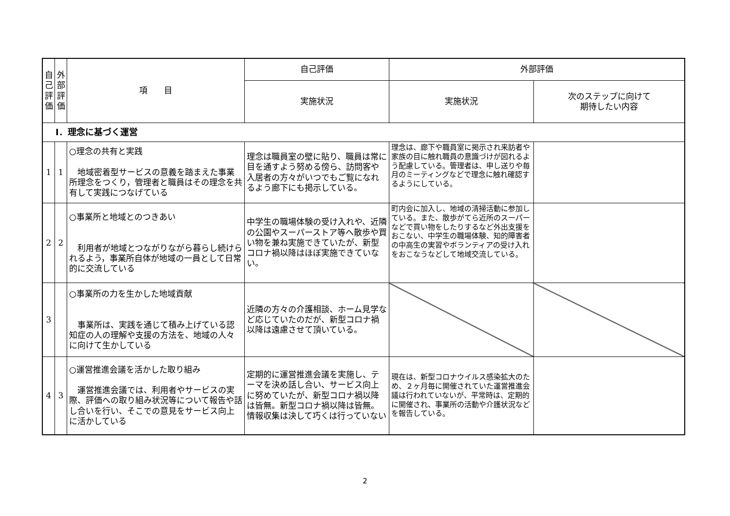| 自 己 評 価 | 外 部 評 価 | 項 目 | 自己評価 | 外部評価 | |
| --- | --- | --- | --- | --- | --- |
| | | | 実施状況 | 実施状況 | 次のステップに向けて 期待したい内容 |
| Ⅰ．理念に基づく運営 | | | | | |
| 1 | 1 | ○理念の共有と実践 地域密着型サービスの意義を踏まえた事業所理念をつくり，管理者と職員はその理念を共有して実践につなげている | 理念は職員室の壁に貼り、職員は常に目を通すよう努める傍ら、訪問客や入居者の方々がいつでもご覧になれるよう廊下にも掲示している。 | 理念は、廊下や職員室に掲示され来訪者や家族の目に触れ職員の意識づけが図れるよう配慮している。管理者は、申し送りや毎月のミーティングなどで理念に触れ確認するようにしている。 | |
| 2 | 2 | ○事業所と地域とのつきあい 利用者が地域とつながりながら暮らし続けられるよう，事業所自体が地域の一員として日常的に交流している | 中学生の職場体験の受け入れや、近隣の公園やスーパーストア等へ散歩や買い物を兼ね実施できていたが、新型コロナ禍以降はほぼ実施できていない。 | 町内会に加入し、地域の清掃活動に参加している。また、散歩がてら近所のスーパーなどで買い物をしたりするなど外出支援をおこない、中学生の職場体験、知的障害者の中高生の実習やボランティアの受け入れをおこなうなどして地域交流している。 | |
| 3 | | ○事業所の力を生かした地域貢献 事業所は、実践を通じて積み上げている認知症の人の理解や支援の方法を、地域の人々に向けて生かしている | 近隣の方々の介護相談、ホーム見学など応じていたのだが、新型コロナ禍以降は遠慮させて頂いている。 | | |
| 4 | 3 | ○運営推進会議を活かした取り組み 運営推進会議では、利用者やサービスの実際、評価への取り組み状況等について報告や話し合いを行い、そこでの意見をサービス向上に活かしている | 定期的に運営推進会議を実施し、テーマを決め話し合い、サービス向上に努めていたが、新型コロナ禍以降は皆無。新型コロナ禍以降は皆無。情報収集は決して巧くは行っていない | 現在は、新型コロナウイルス感染拡大のため、２ヶ月毎に開催されていた運営推進会議は行われていないが、平常時は、定期的に開催され、事業所の活動や介護状況などを報告している。 | |
2